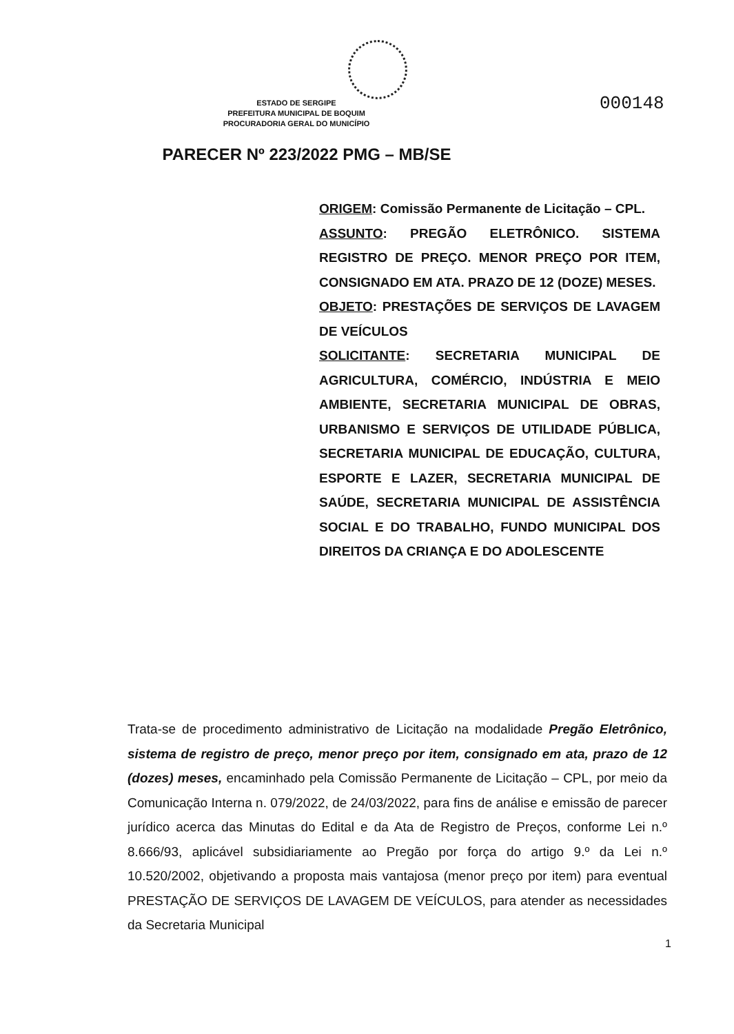ESTADO DE SERGIPE
PREFEITURA MUNICIPAL DE BOQUIM
PROCURADORIA GERAL DO MUNICÍPIO
000148
PARECER Nº 223/2022 PMG – MB/SE
ORIGEM: Comissão Permanente de Licitação – CPL.
ASSUNTO: PREGÃO ELETRÔNICO. SISTEMA REGISTRO DE PREÇO. MENOR PREÇO POR ITEM, CONSIGNADO EM ATA. PRAZO DE 12 (DOZE) MESES.
OBJETO: PRESTAÇÕES DE SERVIÇOS DE LAVAGEM DE VEÍCULOS
SOLICITANTE: SECRETARIA MUNICIPAL DE AGRICULTURA, COMÉRCIO, INDÚSTRIA E MEIO AMBIENTE, SECRETARIA MUNICIPAL DE OBRAS, URBANISMO E SERVIÇOS DE UTILIDADE PÚBLICA, SECRETARIA MUNICIPAL DE EDUCAÇÃO, CULTURA, ESPORTE E LAZER, SECRETARIA MUNICIPAL DE SAÚDE, SECRETARIA MUNICIPAL DE ASSISTÊNCIA SOCIAL E DO TRABALHO, FUNDO MUNICIPAL DOS DIREITOS DA CRIANÇA E DO ADOLESCENTE
Trata-se de procedimento administrativo de Licitação na modalidade Pregão Eletrônico, sistema de registro de preço, menor preço por item, consignado em ata, prazo de 12 (dozes) meses, encaminhado pela Comissão Permanente de Licitação – CPL, por meio da Comunicação Interna n. 079/2022, de 24/03/2022, para fins de análise e emissão de parecer jurídico acerca das Minutas do Edital e da Ata de Registro de Preços, conforme Lei n.º 8.666/93, aplicável subsidiariamente ao Pregão por força do artigo 9.º da Lei n.º 10.520/2002, objetivando a proposta mais vantajosa (menor preço por item) para eventual PRESTAÇÃO DE SERVIÇOS DE LAVAGEM DE VEÍCULOS, para atender as necessidades da Secretaria Municipal
1